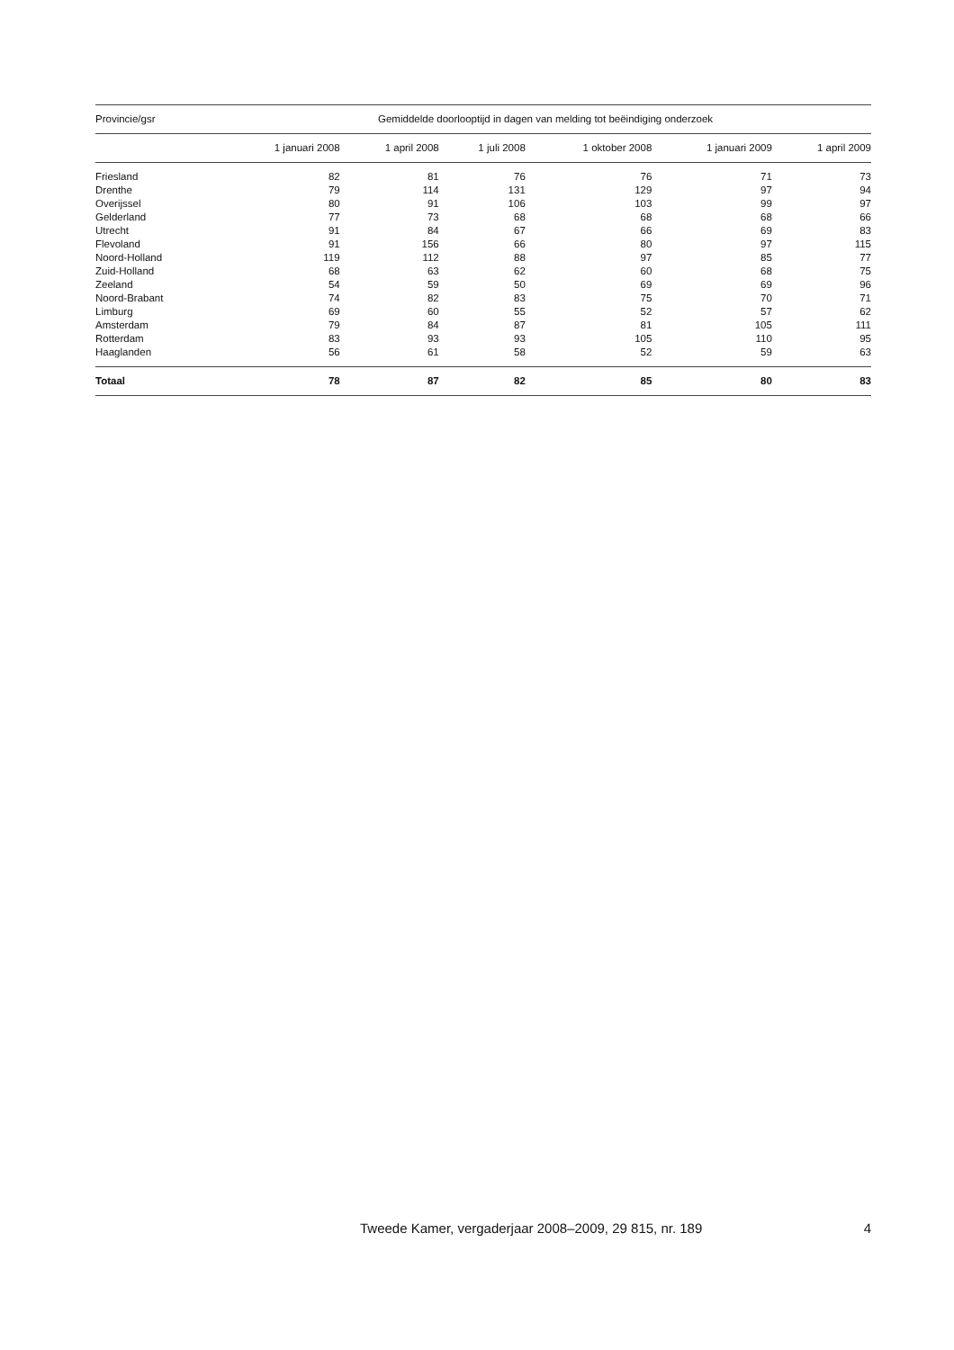| Provincie/gsr | Gemiddelde doorlooptijd in dagen van melding tot beëindiging onderzoek | | | | | |
| --- | --- | --- | --- | --- | --- | --- |
| | 1 januari 2008 | 1 april 2008 | 1 juli 2008 | 1 oktober 2008 | 1 januari 2009 | 1 april 2009 |
| Friesland | 82 | 81 | 76 | 76 | 71 | 73 |
| Drenthe | 79 | 114 | 131 | 129 | 97 | 94 |
| Overijssel | 80 | 91 | 106 | 103 | 99 | 97 |
| Gelderland | 77 | 73 | 68 | 68 | 68 | 66 |
| Utrecht | 91 | 84 | 67 | 66 | 69 | 83 |
| Flevoland | 91 | 156 | 66 | 80 | 97 | 115 |
| Noord-Holland | 119 | 112 | 88 | 97 | 85 | 77 |
| Zuid-Holland | 68 | 63 | 62 | 60 | 68 | 75 |
| Zeeland | 54 | 59 | 50 | 69 | 69 | 96 |
| Noord-Brabant | 74 | 82 | 83 | 75 | 70 | 71 |
| Limburg | 69 | 60 | 55 | 52 | 57 | 62 |
| Amsterdam | 79 | 84 | 87 | 81 | 105 | 111 |
| Rotterdam | 83 | 93 | 93 | 105 | 110 | 95 |
| Haaglanden | 56 | 61 | 58 | 52 | 59 | 63 |
| Totaal | 78 | 87 | 82 | 85 | 80 | 83 |
Tweede Kamer, vergaderjaar 2008–2009, 29 815, nr. 189 4